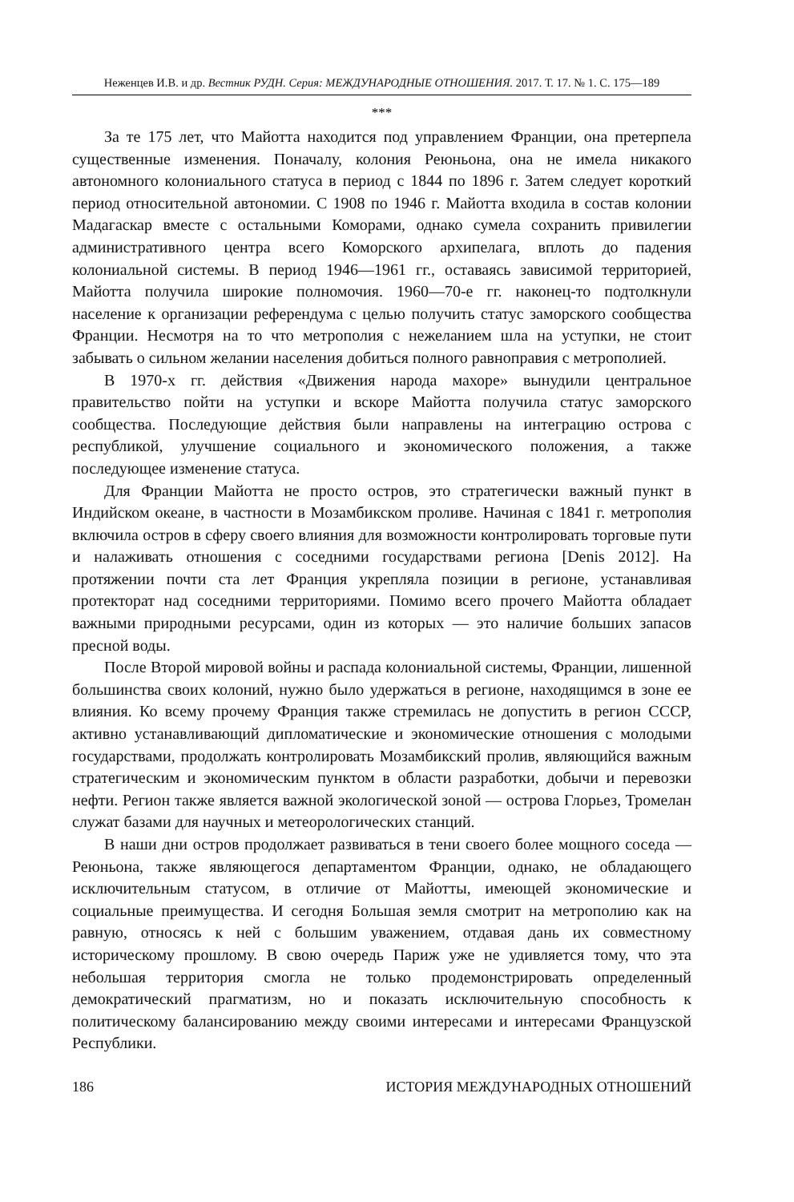Неженцев И.В. и др. Вестник РУДН. Серия: МЕЖДУНАРОДНЫЕ ОТНОШЕНИЯ. 2017. Т. 17. № 1. С. 175—189
***
За те 175 лет, что Майотта находится под управлением Франции, она претерпела существенные изменения. Поначалу, колония Реюньона, она не имела никакого автономного колониального статуса в период с 1844 по 1896 г. Затем следует короткий период относительной автономии. С 1908 по 1946 г. Майотта входила в состав колонии Мадагаскар вместе с остальными Коморами, однако сумела сохранить привилегии административного центра всего Коморского архипелага, вплоть до падения колониальной системы. В период 1946—1961 гг., оставаясь зависимой территорией, Майотта получила широкие полномочия. 1960—70-е гг. наконец-то подтолкнули население к организации референдума с целью получить статус заморского сообщества Франции. Несмотря на то что метрополия с нежеланием шла на уступки, не стоит забывать о сильном желании населения добиться полного равноправия с метрополией.
В 1970-х гг. действия «Движения народа махоре» вынудили центральное правительство пойти на уступки и вскоре Майотта получила статус заморского сообщества. Последующие действия были направлены на интеграцию острова с республикой, улучшение социального и экономического положения, а также последующее изменение статуса.
Для Франции Майотта не просто остров, это стратегически важный пункт в Индийском океане, в частности в Мозамбикском проливе. Начиная с 1841 г. метрополия включила остров в сферу своего влияния для возможности контролировать торговые пути и налаживать отношения с соседними государствами региона [Denis 2012]. На протяжении почти ста лет Франция укрепляла позиции в регионе, устанавливая протекторат над соседними территориями. Помимо всего прочего Майотта обладает важными природными ресурсами, один из которых — это наличие больших запасов пресной воды.
После Второй мировой войны и распада колониальной системы, Франции, лишенной большинства своих колоний, нужно было удержаться в регионе, находящимся в зоне ее влияния. Ко всему прочему Франция также стремилась не допустить в регион СССР, активно устанавливающий дипломатические и экономические отношения с молодыми государствами, продолжать контролировать Мозамбикский пролив, являющийся важным стратегическим и экономическим пунктом в области разработки, добычи и перевозки нефти. Регион также является важной экологической зоной — острова Глорьез, Тромелан служат базами для научных и метеорологических станций.
В наши дни остров продолжает развиваться в тени своего более мощного соседа — Реюньона, также являющегося департаментом Франции, однако, не обладающего исключительным статусом, в отличие от Майотты, имеющей экономические и социальные преимущества. И сегодня Большая земля смотрит на метрополию как на равную, относясь к ней с большим уважением, отдавая дань их совместному историческому прошлому. В свою очередь Париж уже не удивляется тому, что эта небольшая территория смогла не только продемонстрировать определенный демократический прагматизм, но и показать исключительную способность к политическому балансированию между своими интересами и интересами Французской Республики.
186 ИСТОРИЯ МЕЖДУНАРОДНЫХ ОТНОШЕНИЙ